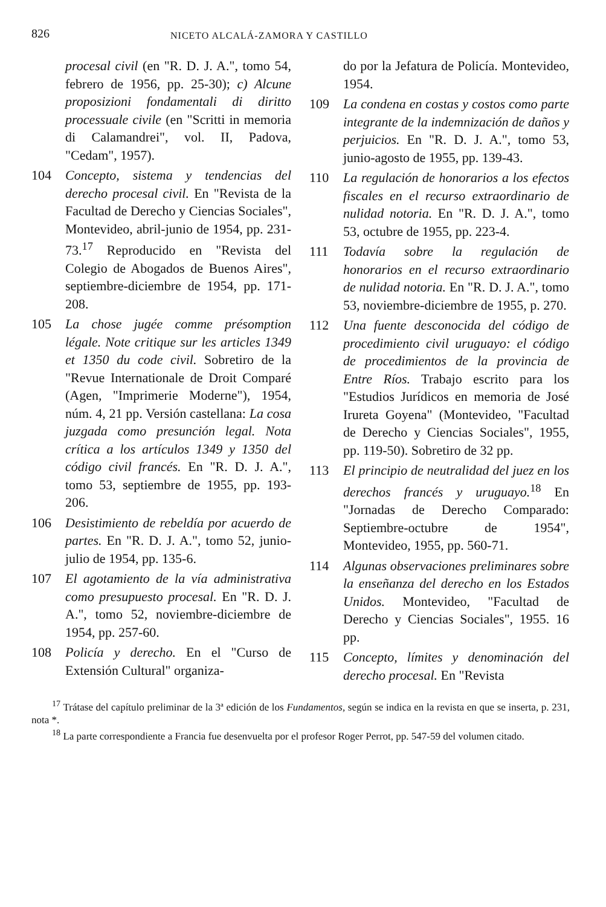826 NICETO ALCALÁ-ZAMORA Y CASTILLO
procesal civil (en "R. D. J. A.", tomo 54, febrero de 1956, pp. 25-30); c) Alcune proposizioni fondamentali di diritto processuale civile (en "Scritti in memoria di Calamandrei", vol. II, Padova, "Cedam", 1957).
104 Concepto, sistema y tendencias del derecho procesal civil. En "Revista de la Facultad de Derecho y Ciencias Sociales", Montevideo, abril-junio de 1954, pp. 231-73.<sup>17</sup> Reproducido en "Revista del Colegio de Abogados de Buenos Aires", septiembre-diciembre de 1954, pp. 171-208.
105 La chose jugée comme présomption légale. Note critique sur les articles 1349 et 1350 du code civil. Sobretiro de la "Revue Internationale de Droit Comparé (Agen, "Imprimerie Moderne"), 1954, núm. 4, 21 pp. Versión castellana: La cosa juzgada como presunción legal. Nota crítica a los artículos 1349 y 1350 del código civil francés. En "R. D. J. A.", tomo 53, septiembre de 1955, pp. 193-206.
106 Desistimiento de rebeldía por acuerdo de partes. En "R. D. J. A.", tomo 52, junio-julio de 1954, pp. 135-6.
107 El agotamiento de la vía administrativa como presupuesto procesal. En "R. D. J. A.", tomo 52, noviembre-diciembre de 1954, pp. 257-60.
108 Policía y derecho. En el "Curso de Extensión Cultural" organiza-
do por la Jefatura de Policía. Montevideo, 1954.
109 La condena en costas y costos como parte integrante de la indemnización de daños y perjuicios. En "R. D. J. A.", tomo 53, junio-agosto de 1955, pp. 139-43.
110 La regulación de honorarios a los efectos fiscales en el recurso extraordinario de nulidad notoria. En "R. D. J. A.", tomo 53, octubre de 1955, pp. 223-4.
111 Todavía sobre la regulación de honorarios en el recurso extraordinario de nulidad notoria. En "R. D. J. A.", tomo 53, noviembre-diciembre de 1955, p. 270.
112 Una fuente desconocida del código de procedimiento civil uruguayo: el código de procedimientos de la provincia de Entre Ríos. Trabajo escrito para los "Estudios Jurídicos en memoria de José Irureta Goyena" (Montevideo, "Facultad de Derecho y Ciencias Sociales", 1955, pp. 119-50). Sobretiro de 32 pp.
113 El principio de neutralidad del juez en los derechos francés y uruguayo.<sup>18</sup> En "Jornadas de Derecho Comparado: Septiembre-octubre de 1954", Montevideo, 1955, pp. 560-71.
114 Algunas observaciones preliminares sobre la enseñanza del derecho en los Estados Unidos. Montevideo, "Facultad de Derecho y Ciencias Sociales", 1955. 16 pp.
115 Concepto, límites y denominación del derecho procesal. En "Revista
<sup>17</sup> Trátase del capítulo preliminar de la 3ª edición de los Fundamentos, según se indica en la revista en que se inserta, p. 231, nota *.
<sup>18</sup> La parte correspondiente a Francia fue desenvuelta por el profesor Roger Perrot, pp. 547-59 del volumen citado.